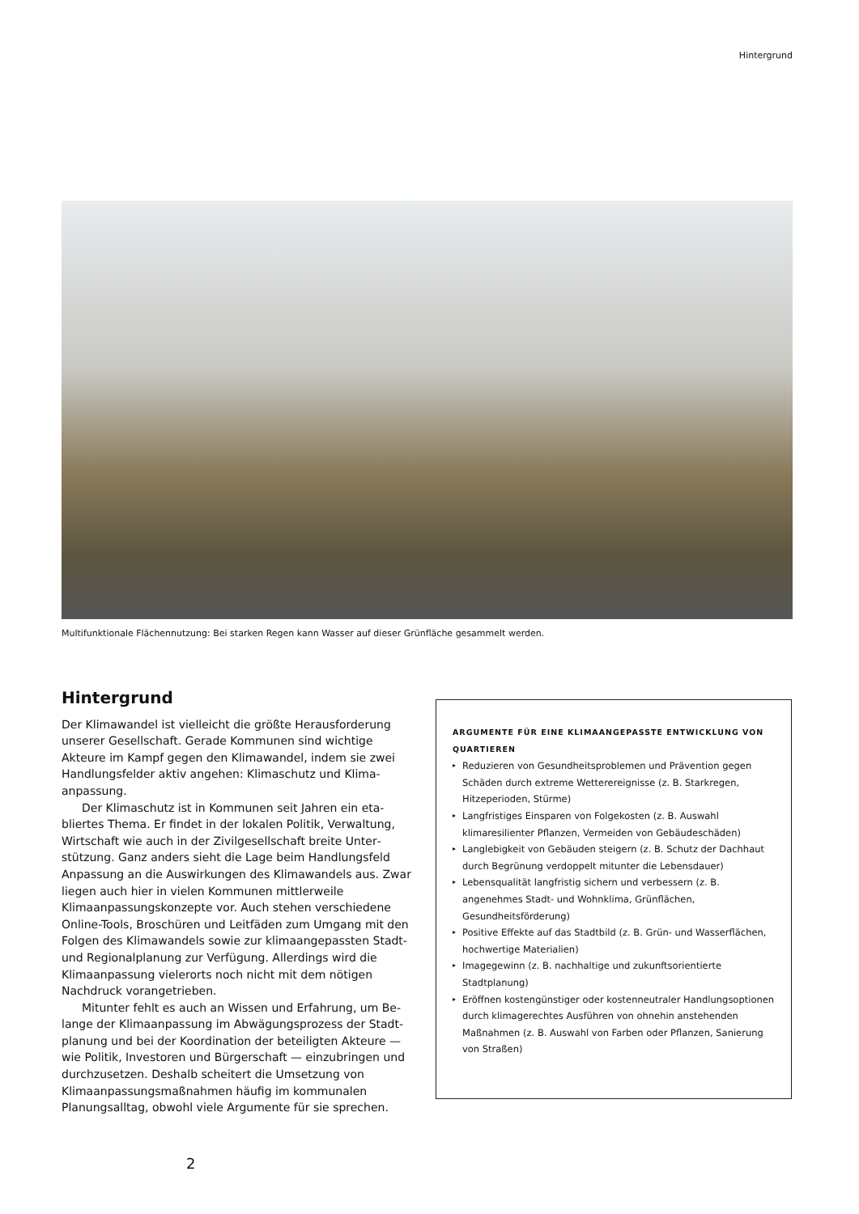Hintergrund
Multifunktionale Flächennutzung: Bei starken Regen kann Wasser auf dieser Grünfläche gesammelt werden.
Hintergrund
Der Klimawandel ist vielleicht die größte Herausforderung unserer Gesellschaft. Gerade Kommunen sind wichtige Akteure im Kampf gegen den Klimawandel, indem sie zwei Handlungsfelder aktiv angehen: Klimaschutz und Klima­anpassung.
Der Klimaschutz ist in Kommunen seit Jahren ein eta­bliertes Thema. Er findet in der lokalen Politik, Verwaltung, Wirtschaft wie auch in der Zivilgesellschaft breite Unter­stützung. Ganz anders sieht die Lage beim Handlungsfeld Anpassung an die Auswirkungen des Klimawandels aus. Zwar liegen auch hier in vielen Kommunen mittlerweile Klimaanpassungskonzepte vor. Auch stehen verschiedene Online-Tools, Broschüren und Leitfäden zum Umgang mit den Folgen des Klimawandels sowie zur klimaangepassten Stadt- und Regionalplanung zur Verfügung. Allerdings wird die Klimaanpassung vielerorts noch nicht mit dem nötigen Nachdruck vorangetrieben.
Mitunter fehlt es auch an Wissen und Erfahrung, um Be­lange der Klimaanpassung im Abwägungsprozess der Stadt­planung und bei der Koordination der beteiligten Akteure — wie Politik, Investoren und Bürgerschaft — einzubringen und durchzusetzen. Deshalb scheitert die Umsetzung von Klimaanpassungsmaßnahmen häufig im kommunalen Planungsalltag, obwohl viele Argumente für sie sprechen.
ARGUMENTE FÜR EINE KLIMAANGEPASSTE ENTWICKLUNG VON QUARTIEREN
▸ Reduzieren von Gesundheitsproblemen und Prävention gegen Schäden durch extreme Wetterereignisse (z. B. Stark­regen, Hitzeperioden, Stürme)
▸ Langfristiges Einsparen von Folgekosten (z. B. Auswahl klimaresilienter Pflanzen, Vermeiden von Gebäudeschäden)
▸ Langlebigkeit von Gebäuden steigern (z. B. Schutz der Dachhaut durch Begrünung verdoppelt mitunter die Lebens­dauer)
▸ Lebensqualität langfristig sichern und verbessern (z. B. angenehmes Stadt- und Wohnklima, Grünflächen, Gesundheitsförderung)
▸ Positive Effekte auf das Stadtbild (z. B. Grün- und Wasser­flächen, hochwertige Materialien)
▸ Imagegewinn (z. B. nachhaltige und zukunftsorientierte Stadtplanung)
▸ Eröffnen kostengünstiger oder kostenneutraler Handlungs­optionen durch klimagerechtes Ausführen von ohnehin anstehenden Maßnahmen (z. B. Auswahl von Farben oder Pflanzen, Sanierung von Straßen)
2